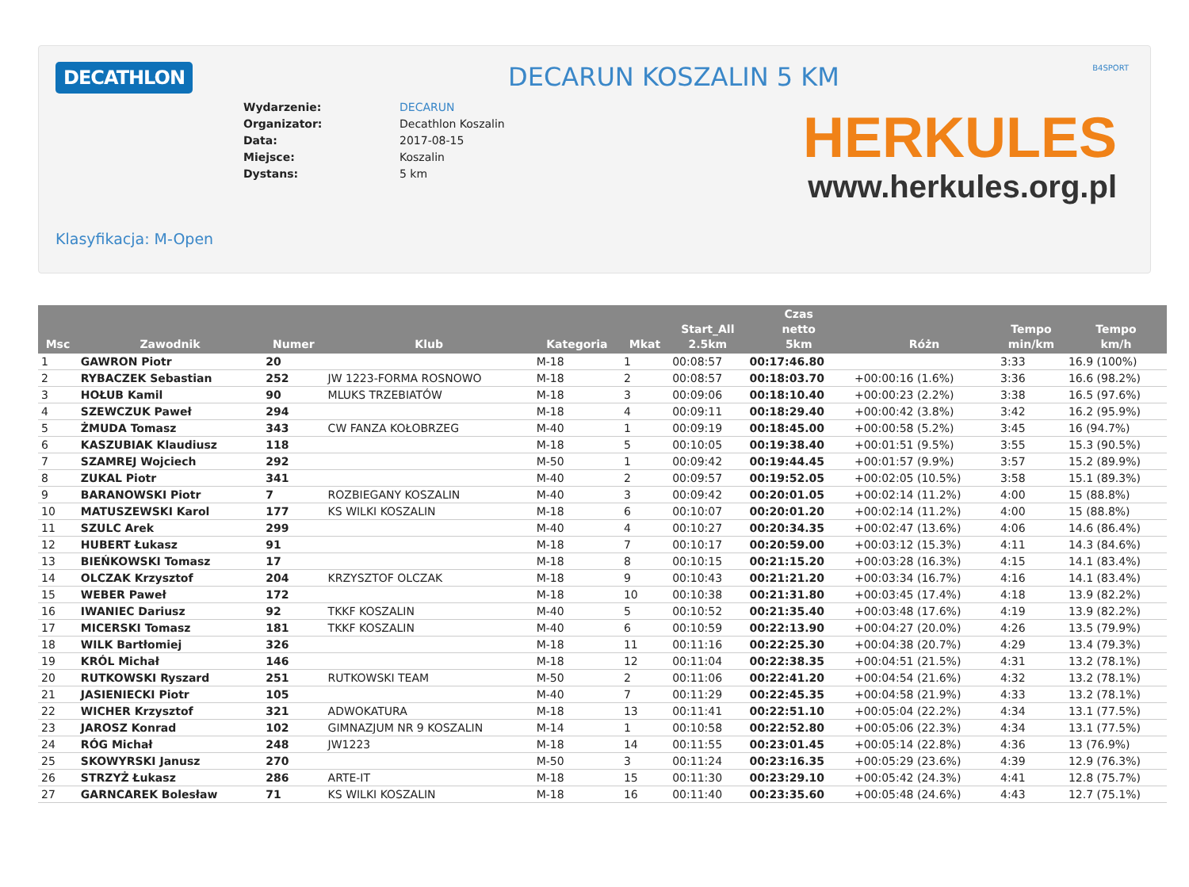DECATHLON B4SPORT
DECARUN KOSZALIN 5 KM
| Wydarzenie: | DECARUN |
| Organizator: | Decathlon Koszalin |
| Data: | 2017-08-15 |
| Miejsce: | Koszalin |
| Dystans: | 5 km |
HERKULES
www.herkules.org.pl
Klasyfikacja: M-Open
| Msc | Zawodnik | Numer | Klub | Kategoria | Mkat | Start_All 2.5km | Czas netto 5km | Różn | Tempo min/km | Tempo km/h |
| --- | --- | --- | --- | --- | --- | --- | --- | --- | --- | --- |
| 1 | GAWRON Piotr | 20 | | M-18 | 1 | 00:08:57 | 00:17:46.80 | | 3:33 | 16.9 (100%) |
| 2 | RYBACZEK Sebastian | 252 | JW 1223-FORMA ROSNOWO | M-18 | 2 | 00:08:57 | 00:18:03.70 | +00:00:16 (1.6%) | 3:36 | 16.6 (98.2%) |
| 3 | HOŁUB Kamil | 90 | MLUKS TRZEBIATÓW | M-18 | 3 | 00:09:06 | 00:18:10.40 | +00:00:23 (2.2%) | 3:38 | 16.5 (97.6%) |
| 4 | SZEWCZUK Paweł | 294 | | M-18 | 4 | 00:09:11 | 00:18:29.40 | +00:00:42 (3.8%) | 3:42 | 16.2 (95.9%) |
| 5 | ŻMUDA Tomasz | 343 | CW FANZA KOŁOBRZEG | M-40 | 1 | 00:09:19 | 00:18:45.00 | +00:00:58 (5.2%) | 3:45 | 16 (94.7%) |
| 6 | KASZUBIAK Klaudiusz | 118 | | M-18 | 5 | 00:10:05 | 00:19:38.40 | +00:01:51 (9.5%) | 3:55 | 15.3 (90.5%) |
| 7 | SZAMREJ Wojciech | 292 | | M-50 | 1 | 00:09:42 | 00:19:44.45 | +00:01:57 (9.9%) | 3:57 | 15.2 (89.9%) |
| 8 | ZUKAL Piotr | 341 | | M-40 | 2 | 00:09:57 | 00:19:52.05 | +00:02:05 (10.5%) | 3:58 | 15.1 (89.3%) |
| 9 | BARANOWSKI Piotr | 7 | ROZBIEGANY KOSZALIN | M-40 | 3 | 00:09:42 | 00:20:01.05 | +00:02:14 (11.2%) | 4:00 | 15 (88.8%) |
| 10 | MATUSZEWSKI Karol | 177 | KS WILKI KOSZALIN | M-18 | 6 | 00:10:07 | 00:20:01.20 | +00:02:14 (11.2%) | 4:00 | 15 (88.8%) |
| 11 | SZULC Arek | 299 | | M-40 | 4 | 00:10:27 | 00:20:34.35 | +00:02:47 (13.6%) | 4:06 | 14.6 (86.4%) |
| 12 | HUBERT Łukasz | 91 | | M-18 | 7 | 00:10:17 | 00:20:59.00 | +00:03:12 (15.3%) | 4:11 | 14.3 (84.6%) |
| 13 | BIEŃKOWSKI Tomasz | 17 | | M-18 | 8 | 00:10:15 | 00:21:15.20 | +00:03:28 (16.3%) | 4:15 | 14.1 (83.4%) |
| 14 | OLCZAK Krzysztof | 204 | KRZYSZTOF OLCZAK | M-18 | 9 | 00:10:43 | 00:21:21.20 | +00:03:34 (16.7%) | 4:16 | 14.1 (83.4%) |
| 15 | WEBER Paweł | 172 | | M-18 | 10 | 00:10:38 | 00:21:31.80 | +00:03:45 (17.4%) | 4:18 | 13.9 (82.2%) |
| 16 | IWANIEC Dariusz | 92 | TKKF KOSZALIN | M-40 | 5 | 00:10:52 | 00:21:35.40 | +00:03:48 (17.6%) | 4:19 | 13.9 (82.2%) |
| 17 | MICERSKI Tomasz | 181 | TKKF KOSZALIN | M-40 | 6 | 00:10:59 | 00:22:13.90 | +00:04:27 (20.0%) | 4:26 | 13.5 (79.9%) |
| 18 | WILK Bartłomiej | 326 | | M-18 | 11 | 00:11:16 | 00:22:25.30 | +00:04:38 (20.7%) | 4:29 | 13.4 (79.3%) |
| 19 | KRÓL Michał | 146 | | M-18 | 12 | 00:11:04 | 00:22:38.35 | +00:04:51 (21.5%) | 4:31 | 13.2 (78.1%) |
| 20 | RUTKOWSKI Ryszard | 251 | RUTKOWSKI TEAM | M-50 | 2 | 00:11:06 | 00:22:41.20 | +00:04:54 (21.6%) | 4:32 | 13.2 (78.1%) |
| 21 | JASIENIECKI Piotr | 105 | | M-40 | 7 | 00:11:29 | 00:22:45.35 | +00:04:58 (21.9%) | 4:33 | 13.2 (78.1%) |
| 22 | WICHER Krzysztof | 321 | ADWOKATURA | M-18 | 13 | 00:11:41 | 00:22:51.10 | +00:05:04 (22.2%) | 4:34 | 13.1 (77.5%) |
| 23 | JAROSZ Konrad | 102 | GIMNAZJUM NR 9 KOSZALIN | M-14 | 1 | 00:10:58 | 00:22:52.80 | +00:05:06 (22.3%) | 4:34 | 13.1 (77.5%) |
| 24 | RÓG Michał | 248 | JW1223 | M-18 | 14 | 00:11:55 | 00:23:01.45 | +00:05:14 (22.8%) | 4:36 | 13 (76.9%) |
| 25 | SKOWYRSKI Janusz | 270 | | M-50 | 3 | 00:11:24 | 00:23:16.35 | +00:05:29 (23.6%) | 4:39 | 12.9 (76.3%) |
| 26 | STRZYŻ Łukasz | 286 | ARTE-IT | M-18 | 15 | 00:11:30 | 00:23:29.10 | +00:05:42 (24.3%) | 4:41 | 12.8 (75.7%) |
| 27 | GARNCAREK Bolesław | 71 | KS WILKI KOSZALIN | M-18 | 16 | 00:11:40 | 00:23:35.60 | +00:05:48 (24.6%) | 4:43 | 12.7 (75.1%) |